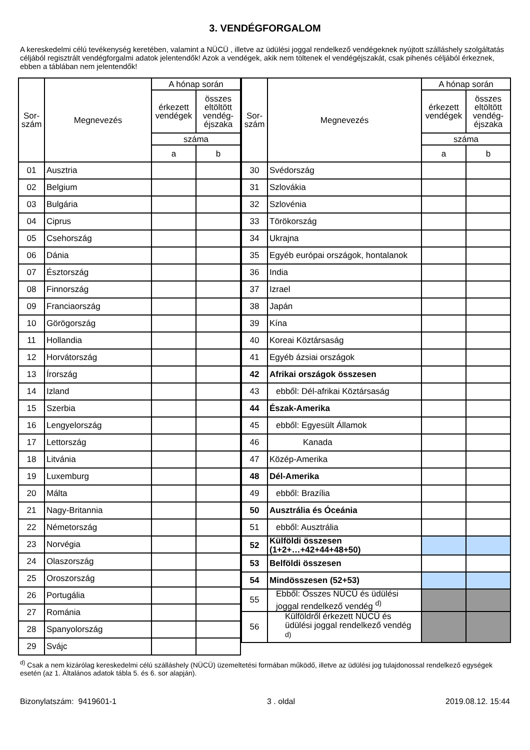3. VENDÉGFORGALOM
A kereskedelmi célú tevékenység keretében, valamint a NÜCÜ , illetve az üdülési joggal rendelkező vendégeknek nyújtott szálláshely szolgáltatás céljából regisztrált vendégforgalmi adatok jelentendők! Azok a vendégek, akik nem töltenek el vendégéjszakát, csak pihenés céljából érkeznek, ebben a táblában nem jelentendők!
| Sor- szám | Megnevezés | A hónap során | |
| --- | --- | --- | --- |
| | | érkezett vendégek | összes eltöltött vendég-éjszaka |
| | | száma | |
| | | a | b |
| 01 | Ausztria | | |
| 02 | Belgium | | |
| 03 | Bulgária | | |
| 04 | Ciprus | | |
| 05 | Csehország | | |
| 06 | Dánia | | |
| 07 | Észtország | | |
| 08 | Finnország | | |
| 09 | Franciaország | | |
| 10 | Görögország | | |
| 11 | Hollandia | | |
| 12 | Horvátország | | |
| 13 | Írország | | |
| 14 | Izland | | |
| 15 | Szerbia | | |
| 16 | Lengyelország | | |
| 17 | Lettország | | |
| 18 | Litvánia | | |
| 19 | Luxemburg | | |
| 20 | Málta | | |
| 21 | Nagy-Britannia | | |
| 22 | Németország | | |
| 23 | Norvégia | | |
| 24 | Olaszország | | |
| 25 | Oroszország | | |
| 26 | Portugália | | |
| 27 | Románia | | |
| 28 | Spanyolország | | |
| 29 | Svájc | | |
| Sor- szám | Megnevezés | A hónap során | |
| --- | --- | --- | --- |
| | | érkezett vendégek | összes eltöltött vendég-éjszaka |
| | | száma | |
| | | a | b |
| 30 | Svédország | | |
| 31 | Szlovákia | | |
| 32 | Szlovénia | | |
| 33 | Törökország | | |
| 34 | Ukrajna | | |
| 35 | Egyéb európai országok, hontalanok | | |
| 36 | India | | |
| 37 | Izrael | | |
| 38 | Japán | | |
| 39 | Kína | | |
| 40 | Koreai Köztársaság | | |
| 41 | Egyéb ázsiai országok | | |
| 42 | Afrikai országok összesen | | |
| 43 | ebből: Dél-afrikai Köztársaság | | |
| 44 | Észak-Amerika | | |
| 45 | ebből: Egyesült Államok | | |
| 46 | Kanada | | |
| 47 | Közép-Amerika | | |
| 48 | Dél-Amerika | | |
| 49 | ebből: Brazília | | |
| 50 | Ausztrália és Óceánia | | |
| 51 | ebből: Ausztrália | | |
| 52 | Külföldi összesen (1+2+…+42+44+48+50) | | |
| 53 | Belföldi összesen | | |
| 54 | Mindösszesen (52+53) | | |
| 55 | Ebből: Összes NÜCÜ és üdülési joggal rendelkező vendég <sup>d)</sup> | | |
| 56 | Külföldről érkezett NÜCÜ és üdülési joggal rendelkező vendég <sup>d)</sup> | | |
<sup>d)</sup> Csak a nem kizárólag kereskedelmi célú szálláshely (NÜCÜ) üzemeltetési formában működő, illetve az üdülési jog tulajdonossal rendelkező egységek esetén (az 1. Általános adatok tábla 5. és 6. sor alapján).
Bizonylatszám: 9419601-1 3 . oldal 2019.08.12. 15:44